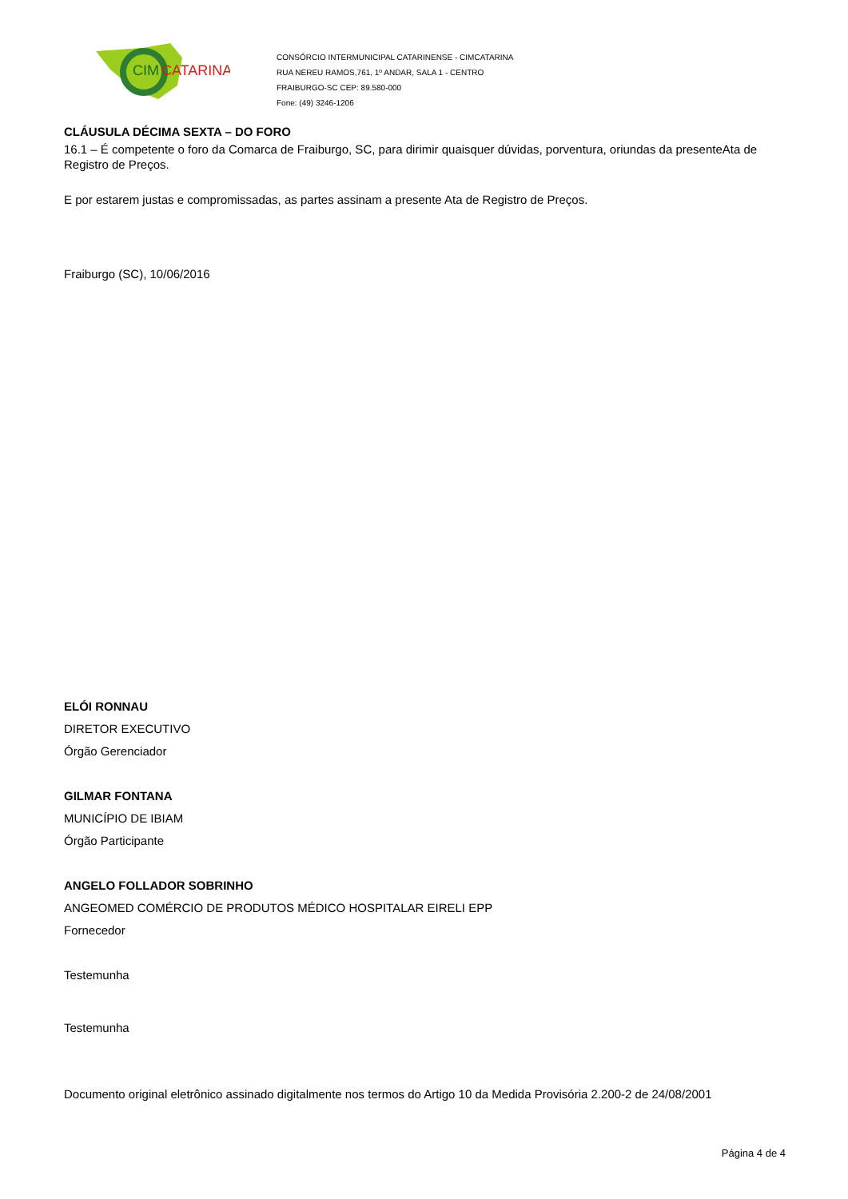CIM
CATARINA
CONSÓRCIO INTERMUNICIPAL CATARINENSE - CIMCATARINA
RUA NEREU RAMOS,761, 1º ANDAR, SALA 1 - CENTRO
FRAIBURGO-SC CEP: 89.580-000
Fone: (49) 3246-1206
CLÁUSULA DÉCIMA SEXTA – DO FORO
16.1 – É competente o foro da Comarca de Fraiburgo, SC, para dirimir quaisquer dúvidas, porventura, oriundas da presenteAta de Registro de Preços.
E por estarem justas e compromissadas, as partes assinam a presente Ata de Registro de Preços.
Fraiburgo (SC), 10/06/2016
ELÓI RONNAU
DIRETOR EXECUTIVO
Órgão Gerenciador
GILMAR FONTANA
MUNICÍPIO DE IBIAM
Órgão Participante
ANGELO FOLLADOR SOBRINHO
ANGEOMED COMÉRCIO DE PRODUTOS MÉDICO HOSPITALAR EIRELI EPP
Fornecedor
Testemunha
Testemunha
Documento original eletrônico assinado digitalmente nos termos do Artigo 10 da Medida Provisória 2.200-2 de 24/08/2001
Página 4 de 4